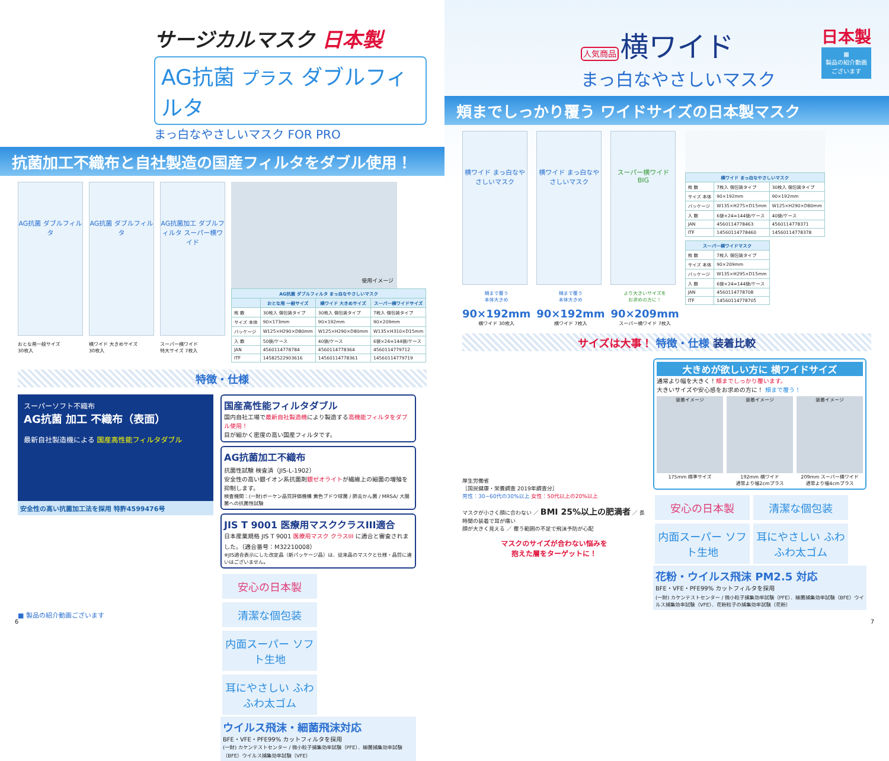サージカルマスク 日本製
AG抗菌 プラス ダブルフィルタ
まっ白なやさしいマスク FOR PRO
抗菌加工不織布と自社製造の国産フィルタをダブル使用！
AG抗菌 ダブルフィルタ
おとな用一般サイズ
30枚入
AG抗菌 ダブルフィルタ
横ワイド 大きめサイズ
30枚入
AG抗菌加工 ダブルフィルタ スーパー横ワイド
スーパー横ワイド
特大サイズ 7枚入
使用イメージ
| AG抗菌 ダブルフィルタ まっ白なやさしいマスク | | | |
| --- | --- | --- | --- |
| | おとな用 一般サイズ | 横ワイド 大きめサイズ | スーパー横ワイドサイズ |
| 枚 数 | 30枚入 個包装タイプ | 30枚入 個包装タイプ | 7枚入 個包装タイプ |
| サイズ 本体 | 90×173mm | 90×192mm | 90×209mm |
| パッケージ | W125×H290×D80mm | W125×H290×D80mm | W135×H310×D15mm |
| 入 数 | 50袋/ケース | 40袋/ケース | 6袋×24=144袋/ケース |
| JAN | 4560114778784 | 4560114778364 | 4560114779712 |
| ITF | 14582522903616 | 14560114778361 | 14560114779719 |
特徴・仕様
スーパーソフト不織布
AG抗菌 加工 不織布（表面）
最新自社製造機による 国産高性能フィルタダブル
安全性の高い抗菌加工法を採用 特許4599476号
■ 製品の紹介動画ございます
国産高性能フィルタダブル
国内自社工場で最新自社製造機により製造する高機能フィルタをダブル使用！
目が細かく密度の高い国産フィルタです。
AG抗菌加工不織布
抗菌性試験 検査済（JIS-L-1902）
安全性の高い銀イオン系抗菌剤銀ゼオライトが繊維上の細菌の増殖を抑制します。
検査機関：(一財)ボーケン品質評価機構 黄色ブドウ球菌 / 肺炎かん菌 / MRSA/ 大腸菌への抗菌性試験
JIS T 9001 医療用マスククラスIII適合
日本産業規格 JIS T 9001 医療用マスク クラスIII に適合と審査されました。（適合番号：M32210008）
※JIS適合表示にした改定品（新パッケージ品）は、従来品のマスクと仕様・品質に違いはございません。
安心の日本製 清潔な個包装
内面スーパー ソフト生地
耳にやさしい ふわふわ太ゴム
ウイルス飛沫・細菌飛沫対応
BFE・VFE・PFE99% カットフィルタを採用
(一財) カケンテストセンター / 微小粒子捕集効率試験（PFE）、細菌捕集効率試験（BFE）ウイルス捕集効率試験（VFE）
6
人気商品 横ワイド
まっ白なやさしいマスク
日本製
▦
製品の紹介動画
ございます
頬までしっかり覆う ワイドサイズの日本製マスク
横ワイド まっ白なやさしいマスク
頬まで覆う
本体大きめ
90×192mm
横ワイド 30枚入
横ワイド まっ白なやさしいマスク
頬まで覆う
本体大きめ
90×192mm
横ワイド 7枚入
スーパー横ワイド BIG
より大きいサイズを
お求めの方に！
90×209mm
スーパー横ワイド 7枚入
| 横ワイド まっ白なやさしいマスク | | |
| --- | --- | --- |
| 枚 数 | 7枚入 個包装タイプ | 30枚入 個包装タイプ |
| サイズ 本体 | 90×192mm | 90×192mm |
| パッケージ | W135×H275×D15mm | W125×H290×D80mm |
| 入 数 | 6袋×24=144袋/ケース | 40袋/ケース |
| JAN | 4560114778463 | 4560114778371 |
| ITF | 14560114778460 | 14560114778378 |
| スーパー横ワイドマスク | |
| --- | --- |
| 枚 数 | 7枚入 個包装タイプ |
| サイズ 本体 | 90×209mm |
| パッケージ | W135×H295×D15mm |
| 入 数 | 6袋×24=144袋/ケース |
| JAN | 4560114778708 |
| ITF | 14560114778705 |
サイズは大事！ 特徴・仕様 装着比較
厚生労働省
［国民健康・栄養調査 2019年調査分］
男性：30~60代の30%以上 女性：50代以上の20%以上
マスクが小さく顔に合わない ／ BMI 25%以上の肥満者 ／ 長時間の装着で耳が痛い
顔が大きく見える ／ 覆う範囲の不足で飛沫予防が心配
マスクのサイズが合わない悩みを
抱えた層をターゲットに！
大きめが欲しい方に 横ワイドサイズ
通常より幅を大きく！頬までしっかり覆います。
大きいサイズや安心感をお求めの方に！ 頬まで覆う！
装着イメージ
175mm 標準サイズ
装着イメージ
192mm 横ワイド
通常より幅2cmプラス
装着イメージ
209mm スーパー横ワイド
通常より幅4cmプラス
安心の日本製 清潔な個包装
内面スーパー ソフト生地
耳にやさしい ふわふわ太ゴム
花粉・ウイルス飛沫 PM2.5 対応
BFE・VFE・PFE99% カットフィルタを採用
(一財) カケンテストセンター / 微小粒子捕集効率試験（PFE）、細菌捕集効率試験（BFE）ウイルス捕集効率試験（VFE）、花粉粒子の捕集効率試験（花粉）
7